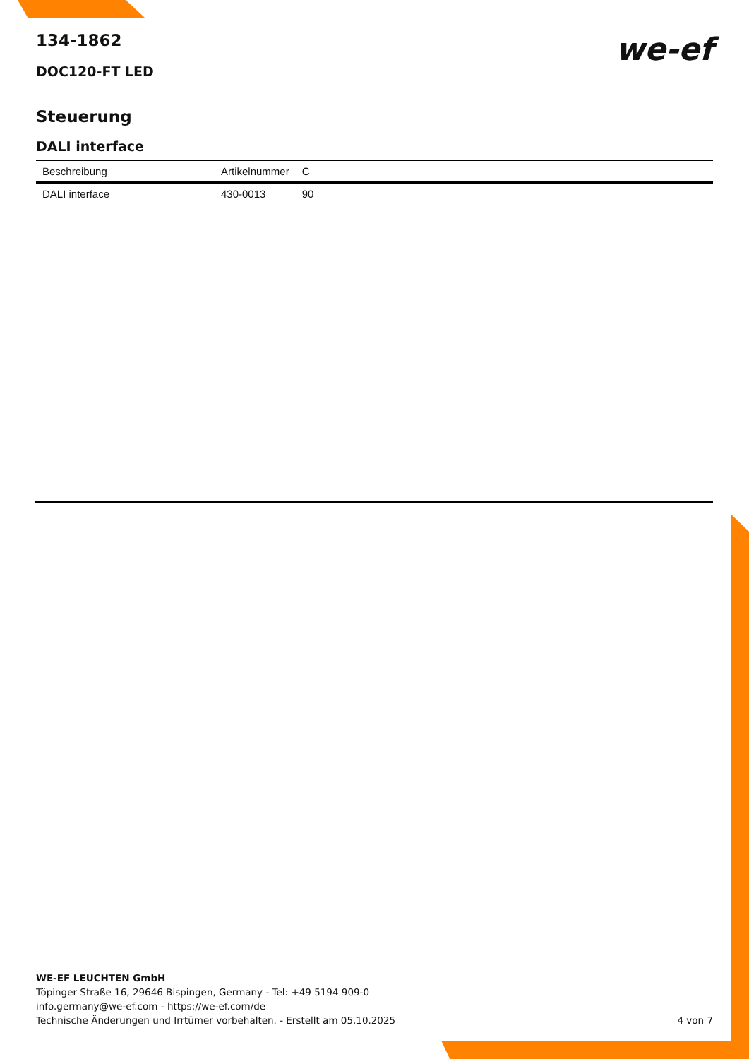we-ef
134-1862
DOC120-FT LED
Steuerung
DALI interface
| Beschreibung | Artikelnummer | C |
| --- | --- | --- |
| DALI interface | 430-0013 | 90 |
WE-EF LEUCHTEN GmbH
Töpinger Straße 16, 29646 Bispingen, Germany - Tel: +49 5194 909-0
info.germany@we-ef.com - https://we-ef.com/de
Technische Änderungen und Irrtümer vorbehalten. - Erstellt am 05.10.2025
4 von 7